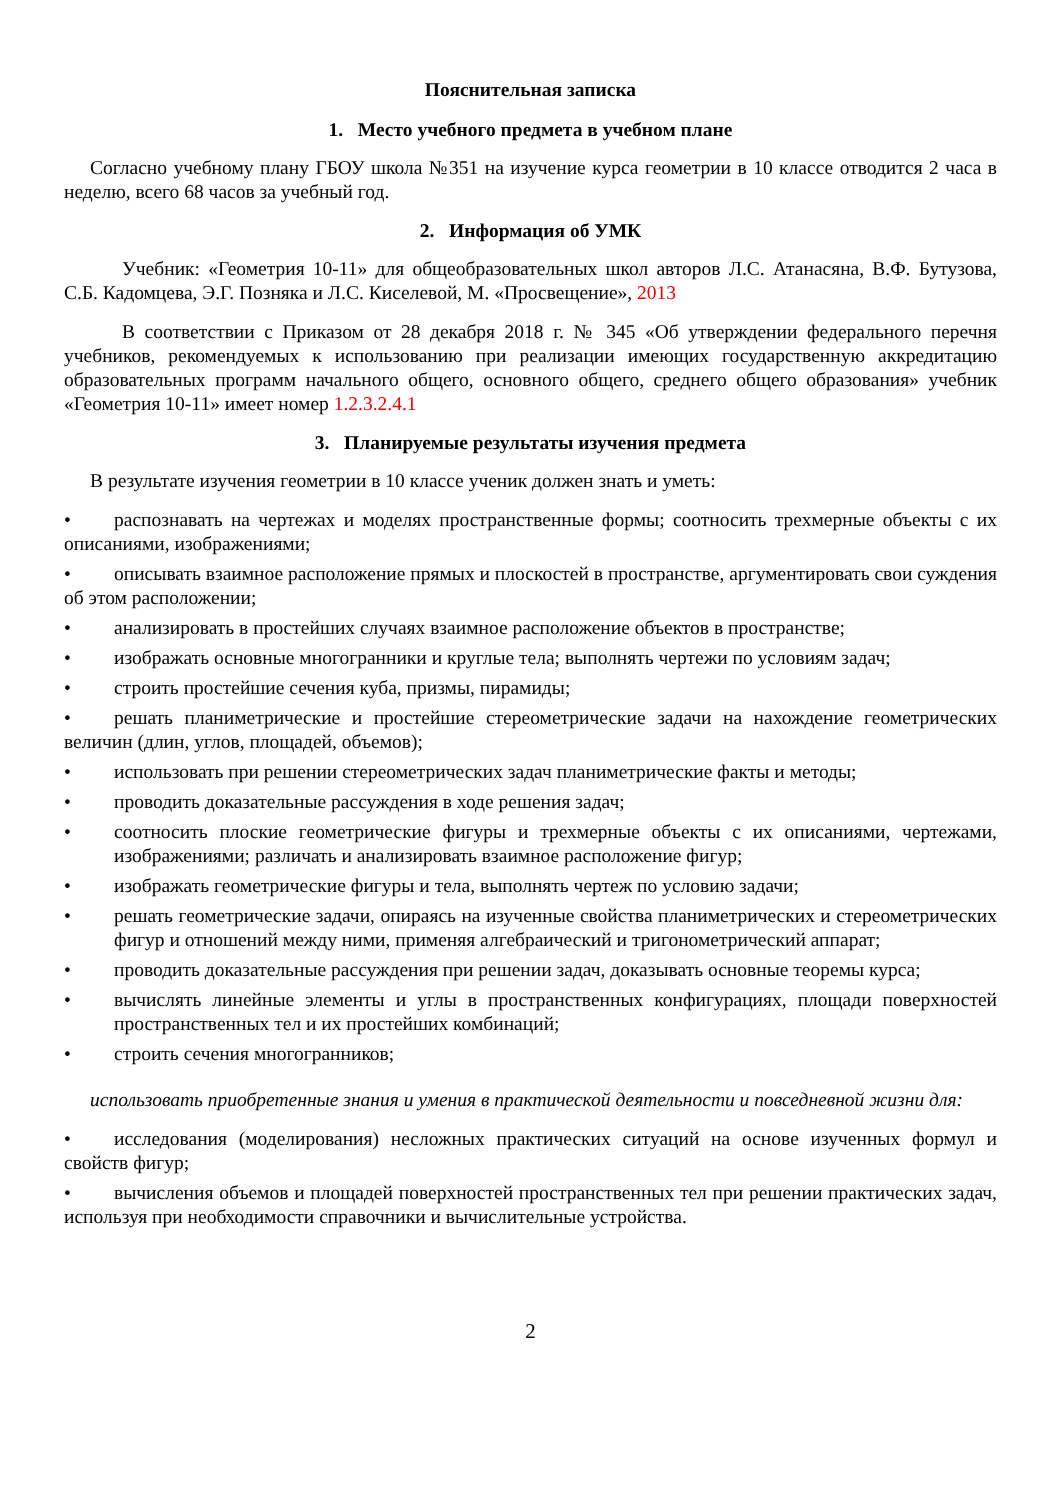Пояснительная записка
1. Место учебного предмета в учебном плане
Согласно учебному плану ГБОУ школа №351 на изучение курса геометрии в 10 классе отводится 2 часа в неделю, всего 68 часов за учебный год.
2. Информация об УМК
Учебник: «Геометрия 10-11» для общеобразовательных школ авторов Л.С. Атанасяна, В.Ф. Бутузова, С.Б. Кадомцева, Э.Г. Позняка и Л.С. Киселевой, М. «Просвещение», 2013
В соответствии с Приказом от 28 декабря 2018 г. № 345 «Об утверждении федерального перечня учебников, рекомендуемых к использованию при реализации имеющих государственную аккредитацию образовательных программ начального общего, основного общего, среднего общего образования» учебник «Геометрия 10-11» имеет номер 1.2.3.2.4.1
3. Планируемые результаты изучения предмета
В результате изучения геометрии в 10 классе ученик должен знать и уметь:
• распознавать на чертежах и моделях пространственные формы; соотносить трехмерные объекты с их описаниями, изображениями;
• описывать взаимное расположение прямых и плоскостей в пространстве, аргументировать свои суждения об этом расположении;
• анализировать в простейших случаях взаимное расположение объектов в пространстве;
• изображать основные многогранники и круглые тела; выполнять чертежи по условиям задач;
• строить простейшие сечения куба, призмы, пирамиды;
• решать планиметрические и простейшие стереометрические задачи на нахождение геометрических величин (длин, углов, площадей, объемов);
• использовать при решении стереометрических задач планиметрические факты и методы;
• проводить доказательные рассуждения в ходе решения задач;
• соотносить плоские геометрические фигуры и трехмерные объекты с их описаниями, чертежами, изображениями; различать и анализировать взаимное расположение фигур;
• изображать геометрические фигуры и тела, выполнять чертеж по условию задачи;
• решать геометрические задачи, опираясь на изученные свойства планиметрических и стереометрических фигур и отношений между ними, применяя алгебраический и тригонометрический аппарат;
• проводить доказательные рассуждения при решении задач, доказывать основные теоремы курса;
• вычислять линейные элементы и углы в пространственных конфигурациях, площади поверхностей пространственных тел и их простейших комбинаций;
• строить сечения многогранников;
использовать приобретенные знания и умения в практической деятельности и повседневной жизни для:
• исследования (моделирования) несложных практических ситуаций на основе изученных формул и свойств фигур;
• вычисления объемов и площадей поверхностей пространственных тел при решении практических задач, используя при необходимости справочники и вычислительные устройства.
2